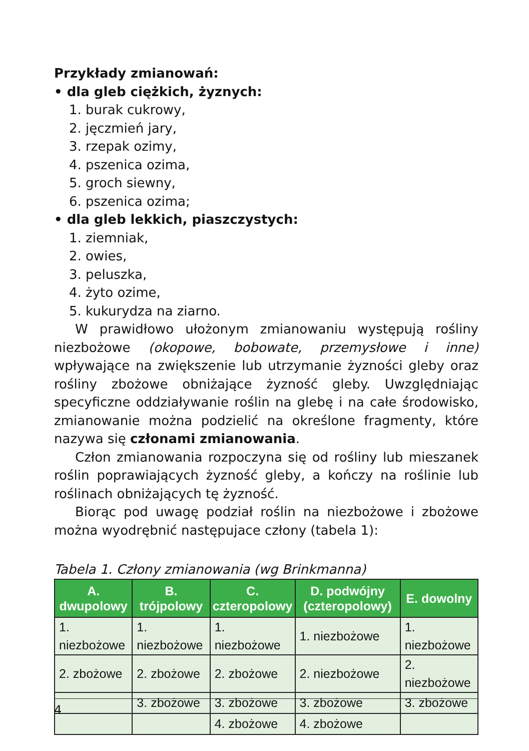Przykłady zmianowań:
• dla gleb ciężkich, żyznych:
1. burak cukrowy,
2. jęczmień jary,
3. rzepak ozimy,
4. pszenica ozima,
5. groch siewny,
6. pszenica ozima;
• dla gleb lekkich, piaszczystych:
1. ziemniak,
2. owies,
3. peluszka,
4. żyto ozime,
5. kukurydza na ziarno.
W prawidłowo ułożonym zmianowaniu występują rośliny niezbożowe (okopowe, bobowate, przemysłowe i inne) wpływające na zwiększenie lub utrzymanie żyzności gleby oraz rośliny zbożowe obniżające żyzność gleby. Uwzględniając specyficzne oddziaływanie roślin na glebę i na całe środowisko, zmianowanie można podzielić na określone fragmenty, które nazywa się członami zmianowania.
Człon zmianowania rozpoczyna się od rośliny lub mieszanek roślin poprawiających żyzność gleby, a kończy na roślinie lub roślinach obniżających tę żyzność.
Biorąc pod uwagę podział roślin na niezbożowe i zbożowe można wyodrębnić następujace człony (tabela 1):
Tabela 1. Człony zmianowania (wg Brinkmanna)
| A. dwupolowy | B. trójpolowy | C. czteropolowy | D. podwójny (czteropolowy) | E. dowolny |
| --- | --- | --- | --- | --- |
| 1. niezbożowe | 1. niezbożowe | 1. niezbożowe | 1. niezbożowe | 1. niezbożowe |
| 2. zbożowe | 2. zbożowe | 2. zbożowe | 2. niezbożowe | 2. niezbożowe |
| | 3. zbożowe | 3. zbożowe | 3. zbożowe | 3. zbożowe |
| | | 4. zbożowe | 4. zbożowe | |
4